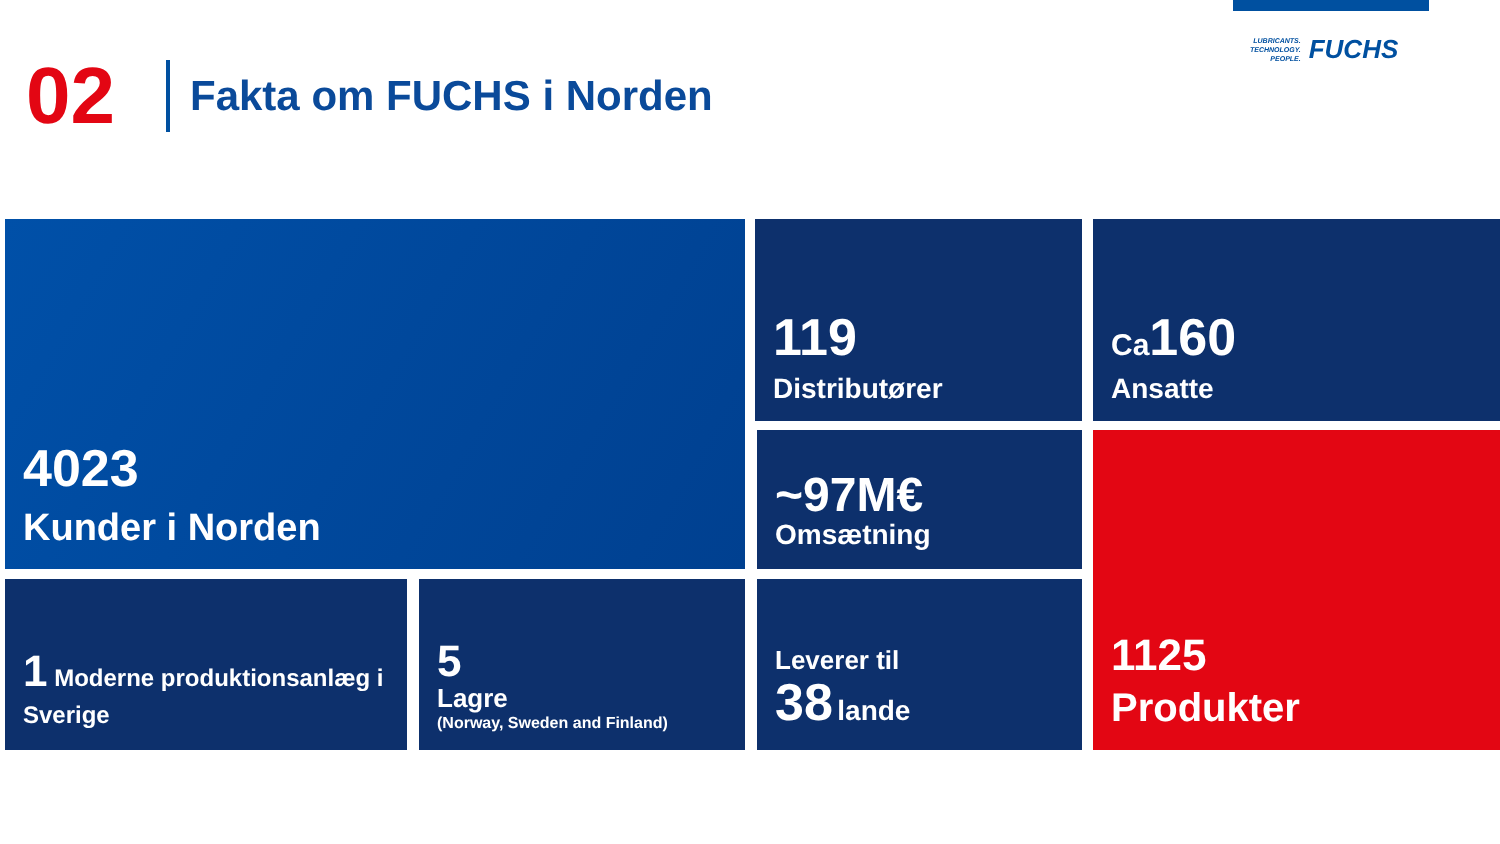02
Fakta om FUCHS i Norden
LUBRICANTS.
TECHNOLOGY.
PEOPLE.
FUCHS
4023
Kunder i Norden
119
Distributører
Ca160
Ansatte
~97M€
Omsætning
1125
Produkter
1 Moderne produktionsanlæg i Sverige
5
Lagre
(Norway, Sweden and Finland)
Leverer til
38 lande